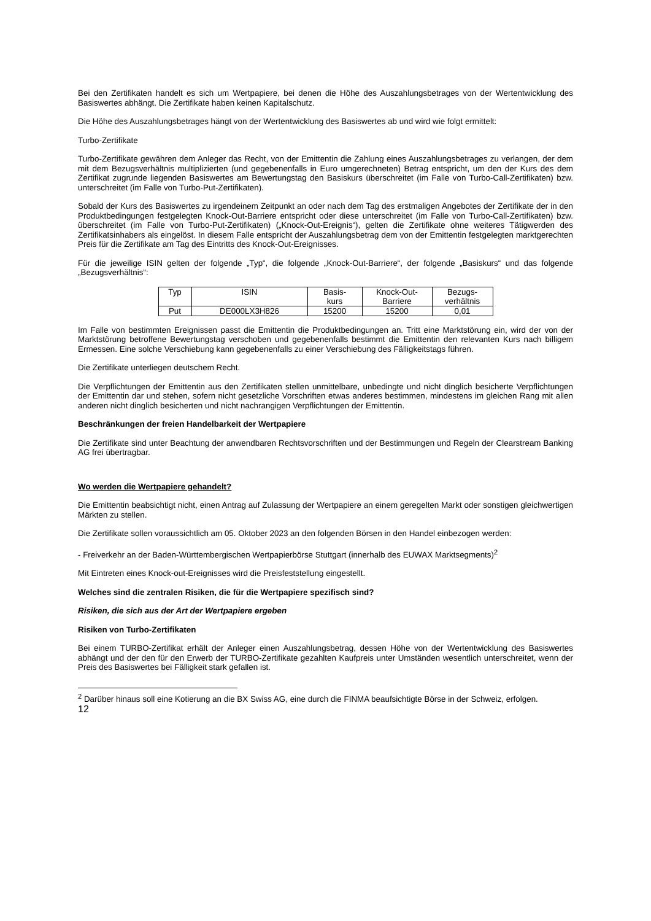Bei den Zertifikaten handelt es sich um Wertpapiere, bei denen die Höhe des Auszahlungsbetrages von der Wertentwicklung des Basiswertes abhängt. Die Zertifikate haben keinen Kapitalschutz.
Die Höhe des Auszahlungsbetrages hängt von der Wertentwicklung des Basiswertes ab und wird wie folgt ermittelt:
Turbo-Zertifikate
Turbo-Zertifikate gewähren dem Anleger das Recht, von der Emittentin die Zahlung eines Auszahlungsbetrages zu verlangen, der dem mit dem Bezugsverhältnis multiplizierten (und gegebenenfalls in Euro umgerechneten) Betrag entspricht, um den der Kurs des dem Zertifikat zugrunde liegenden Basiswertes am Bewertungstag den Basiskurs überschreitet (im Falle von Turbo-Call-Zertifikaten) bzw. unterschreitet (im Falle von Turbo-Put-Zertifikaten).
Sobald der Kurs des Basiswertes zu irgendeinem Zeitpunkt an oder nach dem Tag des erstmaligen Angebotes der Zertifikate der in den Produktbedingungen festgelegten Knock-Out-Barriere entspricht oder diese unterschreitet (im Falle von Turbo-Call-Zertifikaten) bzw. überschreitet (im Falle von Turbo-Put-Zertifikaten) („Knock-Out-Ereignis“), gelten die Zertifikate ohne weiteres Tätigwerden des Zertifikatsinhabers als eingelöst. In diesem Falle entspricht der Auszahlungsbetrag dem von der Emittentin festgelegten marktgerechten Preis für die Zertifikate am Tag des Eintritts des Knock-Out-Ereignisses.
Für die jeweilige ISIN gelten der folgende „Typ“, die folgende „Knock-Out-Barriere“, der folgende „Basiskurs“ und das folgende „Bezugsverhältnis“:
| Typ | ISIN | Basis- kurs | Knock-Out- Barriere | Bezugs- verhältnis |
| --- | --- | --- | --- | --- |
| Put | DE000LX3H826 | 15200 | 15200 | 0,01 |
Im Falle von bestimmten Ereignissen passt die Emittentin die Produktbedingungen an. Tritt eine Marktstörung ein, wird der von der Marktstörung betroffene Bewertungstag verschoben und gegebenenfalls bestimmt die Emittentin den relevanten Kurs nach billigem Ermessen. Eine solche Verschiebung kann gegebenenfalls zu einer Verschiebung des Fälligkeitstags führen.
Die Zertifikate unterliegen deutschem Recht.
Die Verpflichtungen der Emittentin aus den Zertifikaten stellen unmittelbare, unbedingte und nicht dinglich besicherte Verpflichtungen der Emittentin dar und stehen, sofern nicht gesetzliche Vorschriften etwas anderes bestimmen, mindestens im gleichen Rang mit allen anderen nicht dinglich besicherten und nicht nachrangigen Verpflichtungen der Emittentin.
Beschränkungen der freien Handelbarkeit der Wertpapiere
Die Zertifikate sind unter Beachtung der anwendbaren Rechtsvorschriften und der Bestimmungen und Regeln der Clearstream Banking AG frei übertragbar.
Wo werden die Wertpapiere gehandelt?
Die Emittentin beabsichtigt nicht, einen Antrag auf Zulassung der Wertpapiere an einem geregelten Markt oder sonstigen gleichwertigen Märkten zu stellen.
Die Zertifikate sollen voraussichtlich am 05. Oktober 2023 an den folgenden Börsen in den Handel einbezogen werden:
- Freiverkehr an der Baden-Württembergischen Wertpapierbörse Stuttgart (innerhalb des EUWAX Marktsegments)<sup>2</sup>
Mit Eintreten eines Knock-out-Ereignisses wird die Preisfeststellung eingestellt.
Welches sind die zentralen Risiken, die für die Wertpapiere spezifisch sind?
Risiken, die sich aus der Art der Wertpapiere ergeben
Risiken von Turbo-Zertifikaten
Bei einem TURBO-Zertifikat erhält der Anleger einen Auszahlungsbetrag, dessen Höhe von der Wertentwicklung des Basiswertes abhängt und der den für den Erwerb der TURBO-Zertifikate gezahlten Kaufpreis unter Umständen wesentlich unterschreitet, wenn der Preis des Basiswertes bei Fälligkeit stark gefallen ist.
<sup>2</sup> Darüber hinaus soll eine Kotierung an die BX Swiss AG, eine durch die FINMA beaufsichtigte Börse in der Schweiz, erfolgen.
12